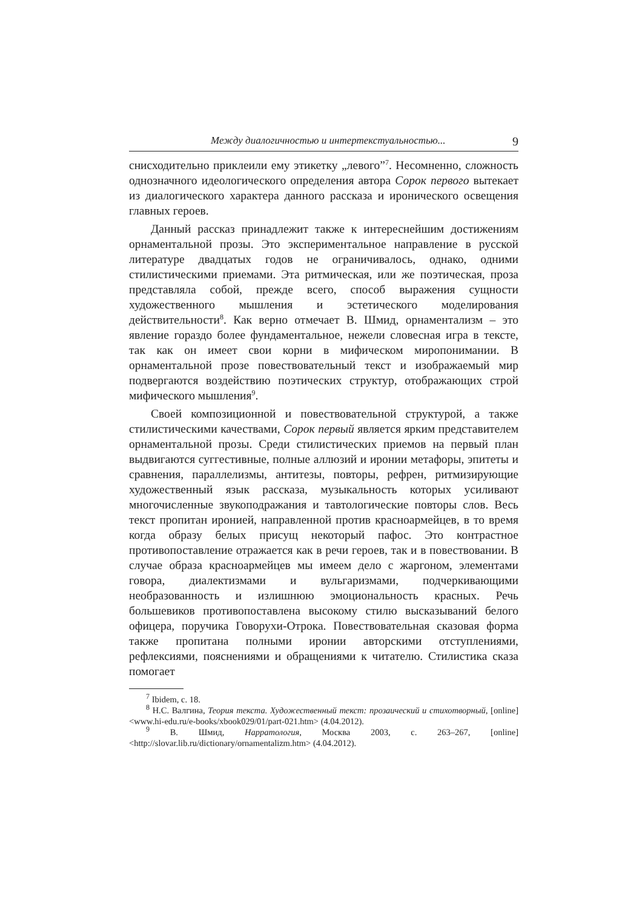Между диалогичностью и интертекстуальностью... 9
снисходительно приклеили ему этикетку „левого”<sup>7</sup>. Несомненно, сложность однозначного идеологического определения автора Сорок первого вытекает из диалогического характера данного рассказа и иронического освещения главных героев.
Данный рассказ принадлежит также к интереснейшим достижениям орнаментальной прозы. Это экспериментальное направление в русской литературе двадцатых годов не ограничивалось, однако, одними стилистическими приемами. Эта ритмическая, или же поэтическая, проза представляла собой, прежде всего, способ выражения сущности художественного мышления и эстетического моделирования действительности<sup>8</sup>. Как верно отмечает В. Шмид, орнаментализм – это явление гораздо более фундаментальное, нежели словесная игра в тексте, так как он имеет свои корни в мифическом миропонимании. В орнаментальной прозе повествовательный текст и изображаемый мир подвергаются воздействию поэтических структур, отображающих строй мифического мышления<sup>9</sup>.
Своей композиционной и повествовательной структурой, а также стилистическими качествами, Сорок первый является ярким представителем орнаментальной прозы. Среди стилистических приемов на первый план выдвигаются суггестивные, полные аллюзий и иронии метафоры, эпитеты и сравнения, параллелизмы, антитезы, повторы, рефрен, ритмизирующие художественный язык рассказа, музыкальность которых усиливают многочисленные звукоподражания и тавтологические повторы слов. Весь текст пропитан иронией, направленной против красноармейцев, в то время когда образу белых присущ некоторый пафос. Это контрастное противопоставление отражается как в речи героев, так и в повествовании. В случае образа красноармейцев мы имеем дело с жаргоном, элементами говора, диалектизмами и вульгаризмами, подчеркивающими необразованность и излишнюю эмоциональность красных. Речь большевиков противопоставлена высокому стилю высказываний белого офицера, поручика Говорухи-Отрока. Повествовательная сказовая форма также пропитана полными иронии авторскими отступлениями, рефлексиями, пояснениями и обращениями к читателю. Стилистика сказа помогает
<sup>7</sup> Ibidem, с. 18.
<sup>8</sup> Н.С. Валгина, Теория текста. Художественный текст: прозаический и стихотворный, [online] <www.hi-edu.ru/e-books/xbook029/01/part-021.htm> (4.04.2012).
<sup>9</sup> В. Шмид, Нарратология, Москва 2003, с. 263–267, [online] <http://slovar.lib.ru/dictionary/ornamentalizm.htm> (4.04.2012).